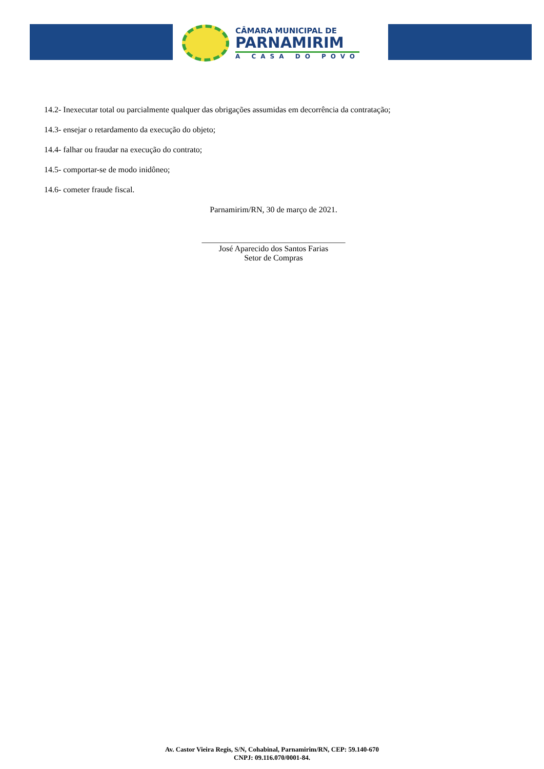CÂMARA MUNICIPAL DE
PARNAMIRIM
A CASA DO POVO
14.2- Inexecutar total ou parcialmente qualquer das obrigações assumidas em decorrência da contratação;
14.3- ensejar o retardamento da execução do objeto;
14.4- falhar ou fraudar na execução do contrato;
14.5- comportar-se de modo inidôneo;
14.6- cometer fraude fiscal.
Parnamirim/RN, 30 de março de 2021.
___________________________________
José Aparecido dos Santos Farias
Setor de Compras
Av. Castor Vieira Regis, S/N, Cohabinal, Parnamirim/RN, CEP: 59.140-670
CNPJ: 09.116.070/0001-84.